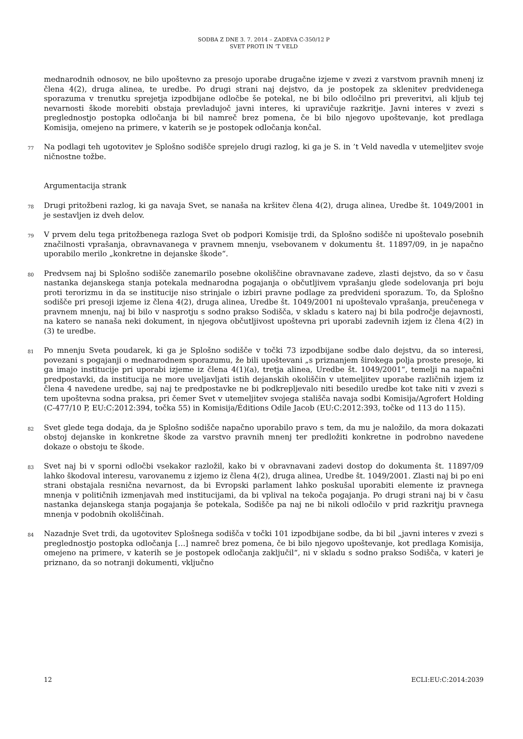SODBA Z DNE 3. 7. 2014 – ZADEVA C-350/12 P
SVET PROTI IN ’T VELD
mednarodnih odnosov, ne bilo upoštevno za presojo uporabe drugačne izjeme v zvezi z varstvom pravnih mnenj iz člena 4(2), druga alinea, te uredbe. Po drugi strani naj dejstvo, da je postopek za sklenitev predvidenega sporazuma v trenutku sprejetja izpodbijane odločbe še potekal, ne bi bilo odločilno pri preveritvi, ali kljub tej nevarnosti škode morebiti obstaja prevladujoč javni interes, ki upravičuje razkritje. Javni interes v zvezi s preglednostjo postopka odločanja bi bil namreč brez pomena, če bi bilo njegovo upoštevanje, kot predlaga Komisija, omejeno na primere, v katerih se je postopek odločanja končal.
77
Na podlagi teh ugotovitev je Splošno sodišče sprejelo drugi razlog, ki ga je S. in ’t Veld navedla v utemeljitev svoje ničnostne tožbe.
Argumentacija strank
78
Drugi pritožbeni razlog, ki ga navaja Svet, se nanaša na kršitev člena 4(2), druga alinea, Uredbe št. 1049/2001 in je sestavljen iz dveh delov.
79
V prvem delu tega pritožbenega razloga Svet ob podpori Komisije trdi, da Splošno sodišče ni upoštevalo posebnih značilnosti vprašanja, obravnavanega v pravnem mnenju, vsebovanem v dokumentu št. 11897/09, in je napačno uporabilo merilo „konkretne in dejanske škode“.
80
Predvsem naj bi Splošno sodišče zanemarilo posebne okoliščine obravnavane zadeve, zlasti dejstvo, da so v času nastanka dejanskega stanja potekala mednarodna pogajanja o občutljivem vprašanju glede sodelovanja pri boju proti terorizmu in da se institucije niso strinjale o izbiri pravne podlage za predvideni sporazum. To, da Splošno sodišče pri presoji izjeme iz člena 4(2), druga alinea, Uredbe št. 1049/2001 ni upoštevalo vprašanja, preučenega v pravnem mnenju, naj bi bilo v nasprotju s sodno prakso Sodišča, v skladu s katero naj bi bila področje dejavnosti, na katero se nanaša neki dokument, in njegova občutljivost upoštevna pri uporabi zadevnih izjem iz člena 4(2) in (3) te uredbe.
81
Po mnenju Sveta poudarek, ki ga je Splošno sodišče v točki 73 izpodbijane sodbe dalo dejstvu, da so interesi, povezani s pogajanji o mednarodnem sporazumu, že bili upoštevani „s priznanjem širokega polja proste presoje, ki ga imajo institucije pri uporabi izjeme iz člena 4(1)(a), tretja alinea, Uredbe št. 1049/2001“, temelji na napačni predpostavki, da institucija ne more uveljavljati istih dejanskih okoliščin v utemeljitev uporabe različnih izjem iz člena 4 navedene uredbe, saj naj te predpostavke ne bi podkrepljevalo niti besedilo uredbe kot take niti v zvezi s tem upoštevna sodna praksa, pri čemer Svet v utemeljitev svojega stališča navaja sodbi Komisija/Agrofert Holding (C-477/10 P, EU:C:2012:394, točka 55) in Komisija/Éditions Odile Jacob (EU:C:2012:393, točke od 113 do 115).
82
Svet glede tega dodaja, da je Splošno sodišče napačno uporabilo pravo s tem, da mu je naložilo, da mora dokazati obstoj dejanske in konkretne škode za varstvo pravnih mnenj ter predložiti konkretne in podrobno navedene dokaze o obstoju te škode.
83
Svet naj bi v sporni odločbi vsekakor razložil, kako bi v obravnavani zadevi dostop do dokumenta št. 11897/09 lahko škodoval interesu, varovanemu z izjemo iz člena 4(2), druga alinea, Uredbe št. 1049/2001. Zlasti naj bi po eni strani obstajala resnična nevarnost, da bi Evropski parlament lahko poskušal uporabiti elemente iz pravnega mnenja v političnih izmenjavah med institucijami, da bi vplival na tekoča pogajanja. Po drugi strani naj bi v času nastanka dejanskega stanja pogajanja še potekala, Sodišče pa naj ne bi nikoli odločilo v prid razkritju pravnega mnenja v podobnih okoliščinah.
84
Nazadnje Svet trdi, da ugotovitev Splošnega sodišča v točki 101 izpodbijane sodbe, da bi bil „javni interes v zvezi s preglednostjo postopka odločanja […] namreč brez pomena, če bi bilo njegovo upoštevanje, kot predlaga Komisija, omejeno na primere, v katerih se je postopek odločanja zaključil“, ni v skladu s sodno prakso Sodišča, v kateri je priznano, da so notranji dokumenti, vključno
12 ECLI:EU:C:2014:2039